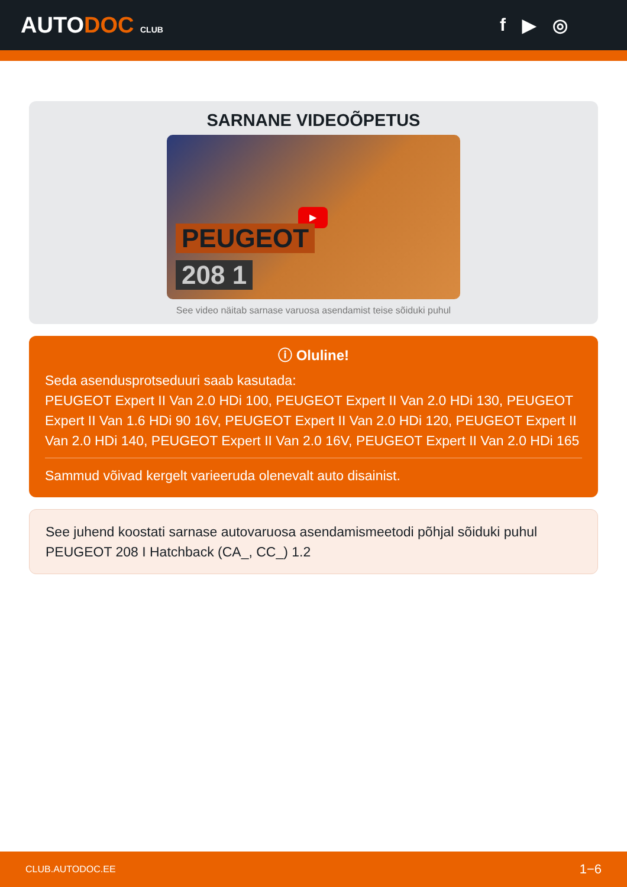AUTODOC CLUB
f ▶ ◎
SARNANE VIDEOÕPETUS
▶
PEUGEOT
208 1
See video näitab sarnase varuosa asendamist teise sõiduki puhul
ⓘ Oluline!
Seda asendusprotseduuri saab kasutada:
PEUGEOT Expert II Van 2.0 HDi 100, PEUGEOT Expert II Van 2.0 HDi 130, PEUGEOT Expert II Van 1.6 HDi 90 16V, PEUGEOT Expert II Van 2.0 HDi 120, PEUGEOT Expert II Van 2.0 HDi 140, PEUGEOT Expert II Van 2.0 16V, PEUGEOT Expert II Van 2.0 HDi 165
Sammud võivad kergelt varieeruda olenevalt auto disainist.
See juhend koostati sarnase autovaruosa asendamismeetodi põhjal sõiduki puhul PEUGEOT 208 I Hatchback (CA_, CC_) 1.2
CLUB.AUTODOC.EE 1−6